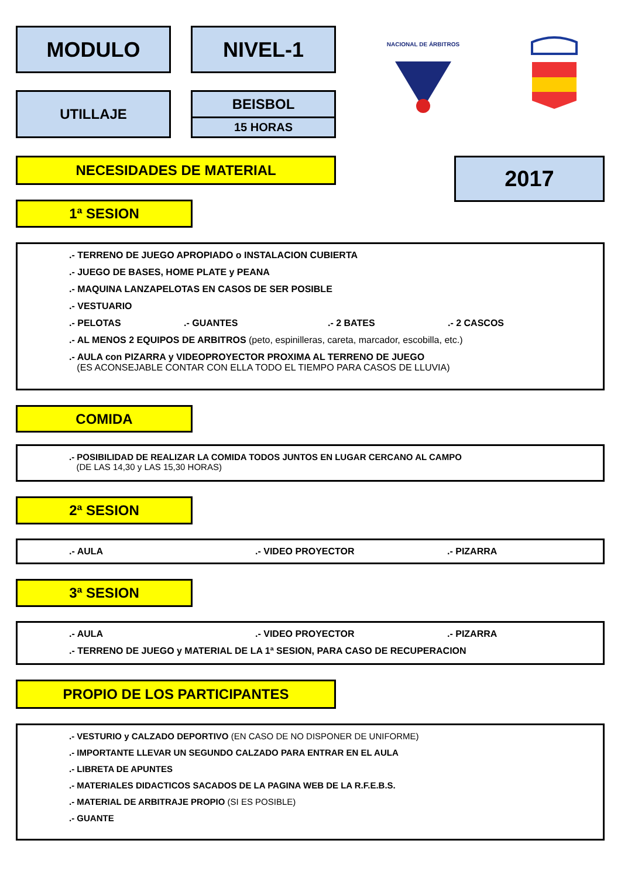MODULO NIVEL-1
NACIONAL DE ÁRBITROS
UTILLAJE BEISBOL
15 HORAS
NECESIDADES DE MATERIAL 2017
1ª SESION
.- TERRENO DE JUEGO APROPIADO o INSTALACION CUBIERTA
.- JUEGO DE BASES, HOME PLATE y PEANA
.- MAQUINA LANZAPELOTAS EN CASOS DE SER POSIBLE
.- VESTUARIO
.- PELOTAS .- GUANTES .- 2 BATES .- 2 CASCOS
.- AL MENOS 2 EQUIPOS DE ARBITROS (peto, espinilleras, careta, marcador, escobilla, etc.)
.- AULA con PIZARRA y VIDEOPROYECTOR PROXIMA AL TERRENO DE JUEGO
(ES ACONSEJABLE CONTAR CON ELLA TODO EL TIEMPO PARA CASOS DE LLUVIA)
COMIDA
.- POSIBILIDAD DE REALIZAR LA COMIDA TODOS JUNTOS EN LUGAR CERCANO AL CAMPO
(DE LAS 14,30 y LAS 15,30 HORAS)
2ª SESION
.- AULA .- VIDEO PROYECTOR .- PIZARRA
3ª SESION
.- AULA .- VIDEO PROYECTOR .- PIZARRA
.- TERRENO DE JUEGO y MATERIAL DE LA 1ª SESION, PARA CASO DE RECUPERACION
PROPIO DE LOS PARTICIPANTES
.- VESTURIO y CALZADO DEPORTIVO (EN CASO DE NO DISPONER DE UNIFORME)
.- IMPORTANTE LLEVAR UN SEGUNDO CALZADO PARA ENTRAR EN EL AULA
.- LIBRETA DE APUNTES
.- MATERIALES DIDACTICOS SACADOS DE LA PAGINA WEB DE LA R.F.E.B.S.
.- MATERIAL DE ARBITRAJE PROPIO (SI ES POSIBLE)
.- GUANTE